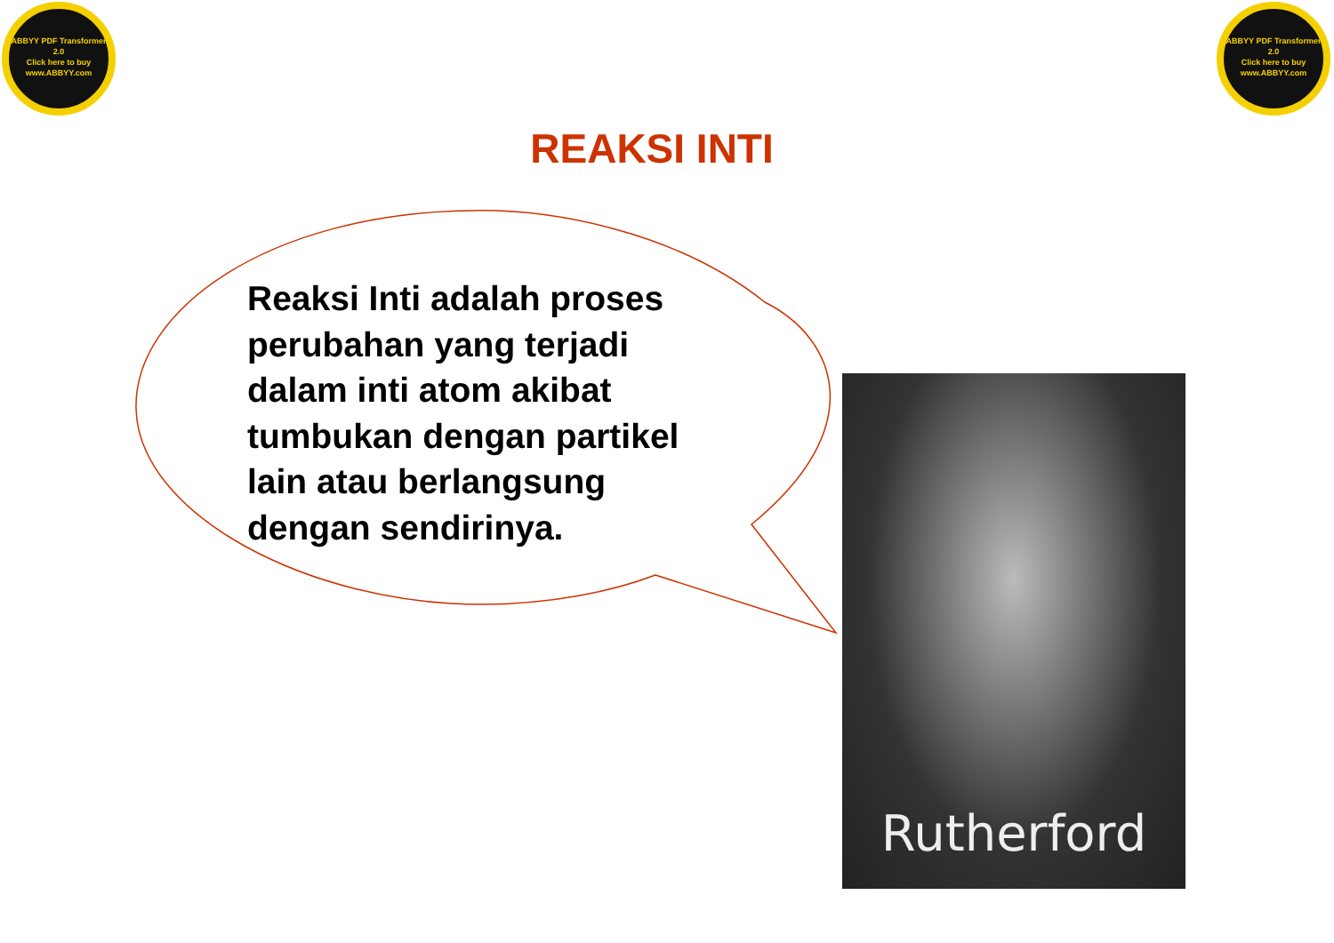ABBYY PDF Transformer 2.0
Click here to buy
www.ABBYY.com
ABBYY PDF Transformer 2.0
Click here to buy
www.ABBYY.com
REAKSI INTI
Reaksi Inti adalah proses perubahan yang terjadi dalam inti atom akibat tumbukan dengan partikel lain atau berlangsung dengan sendirinya.
Rutherford